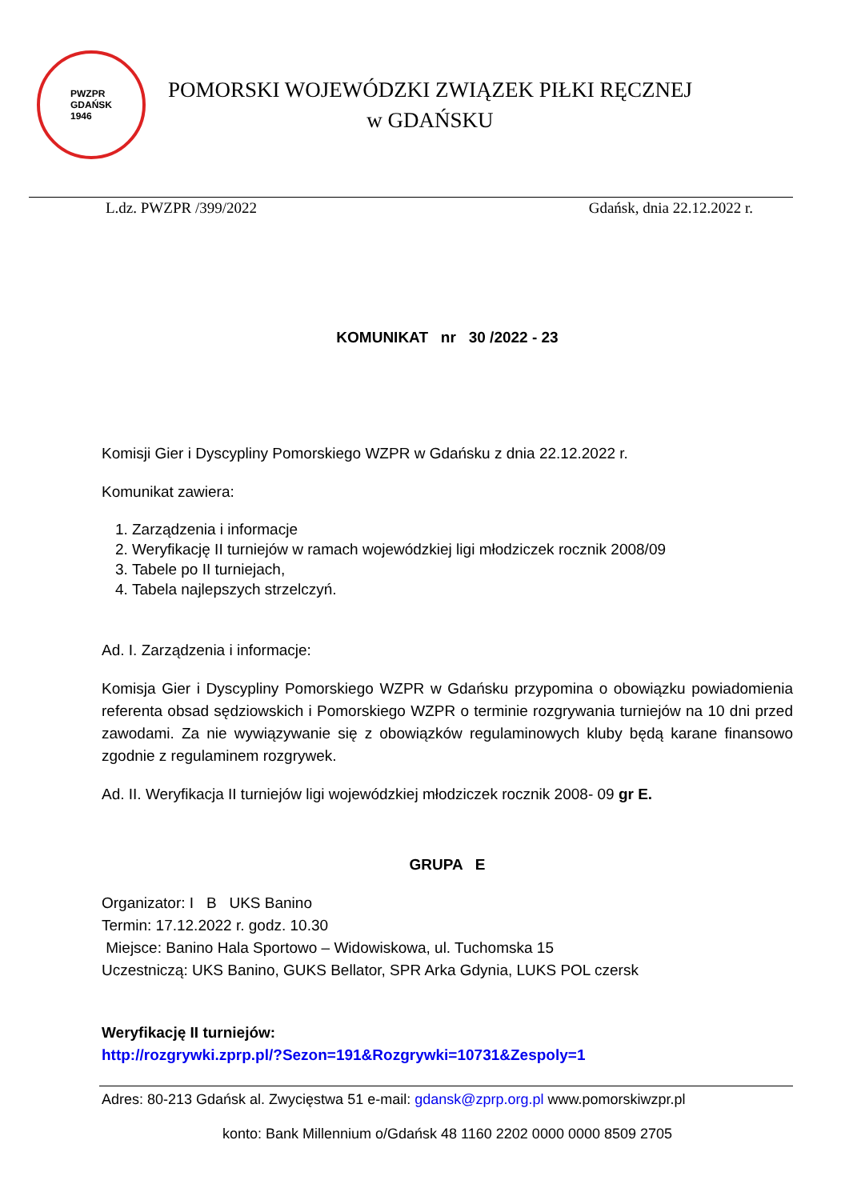PWZPR
GDAŃSK
1946
POMORSKI WOJEWÓDZKI ZWIĄZEK PIŁKI RĘCZNEJ
w GDAŃSKU
L.dz. PWZPR /399/2022 Gdańsk, dnia 22.12.2022 r.
KOMUNIKAT nr 30 /2022 - 23
Komisji Gier i Dyscypliny Pomorskiego WZPR w Gdańsku z dnia 22.12.2022 r.
Komunikat zawiera:
1. Zarządzenia i informacje
2. Weryfikację II turniejów w ramach wojewódzkiej ligi młodziczek rocznik 2008/09
3. Tabele po II turniejach,
4. Tabela najlepszych strzelczyń.
Ad. I. Zarządzenia i informacje:
Komisja Gier i Dyscypliny Pomorskiego WZPR w Gdańsku przypomina o obowiązku powiadomienia referenta obsad sędziowskich i Pomorskiego WZPR o terminie rozgrywania turniejów na 10 dni przed zawodami. Za nie wywiązywanie się z obowiązków regulaminowych kluby będą karane finansowo zgodnie z regulaminem rozgrywek.
Ad. II. Weryfikacja II turniejów ligi wojewódzkiej młodziczek rocznik 2008- 09 gr E.
GRUPA E
Organizator: I B UKS Banino
Termin: 17.12.2022 r. godz. 10.30
Miejsce: Banino Hala Sportowo – Widowiskowa, ul. Tuchomska 15
Uczestniczą: UKS Banino, GUKS Bellator, SPR Arka Gdynia, LUKS POL czersk
Weryfikację II turniejów:
http://rozgrywki.zprp.pl/?Sezon=191&Rozgrywki=10731&Zespoly=1
Adres: 80-213 Gdańsk al. Zwycięstwa 51 e-mail: gdansk@zprp.org.pl www.pomorskiwzpr.pl
konto: Bank Millennium o/Gdańsk 48 1160 2202 0000 0000 8509 2705